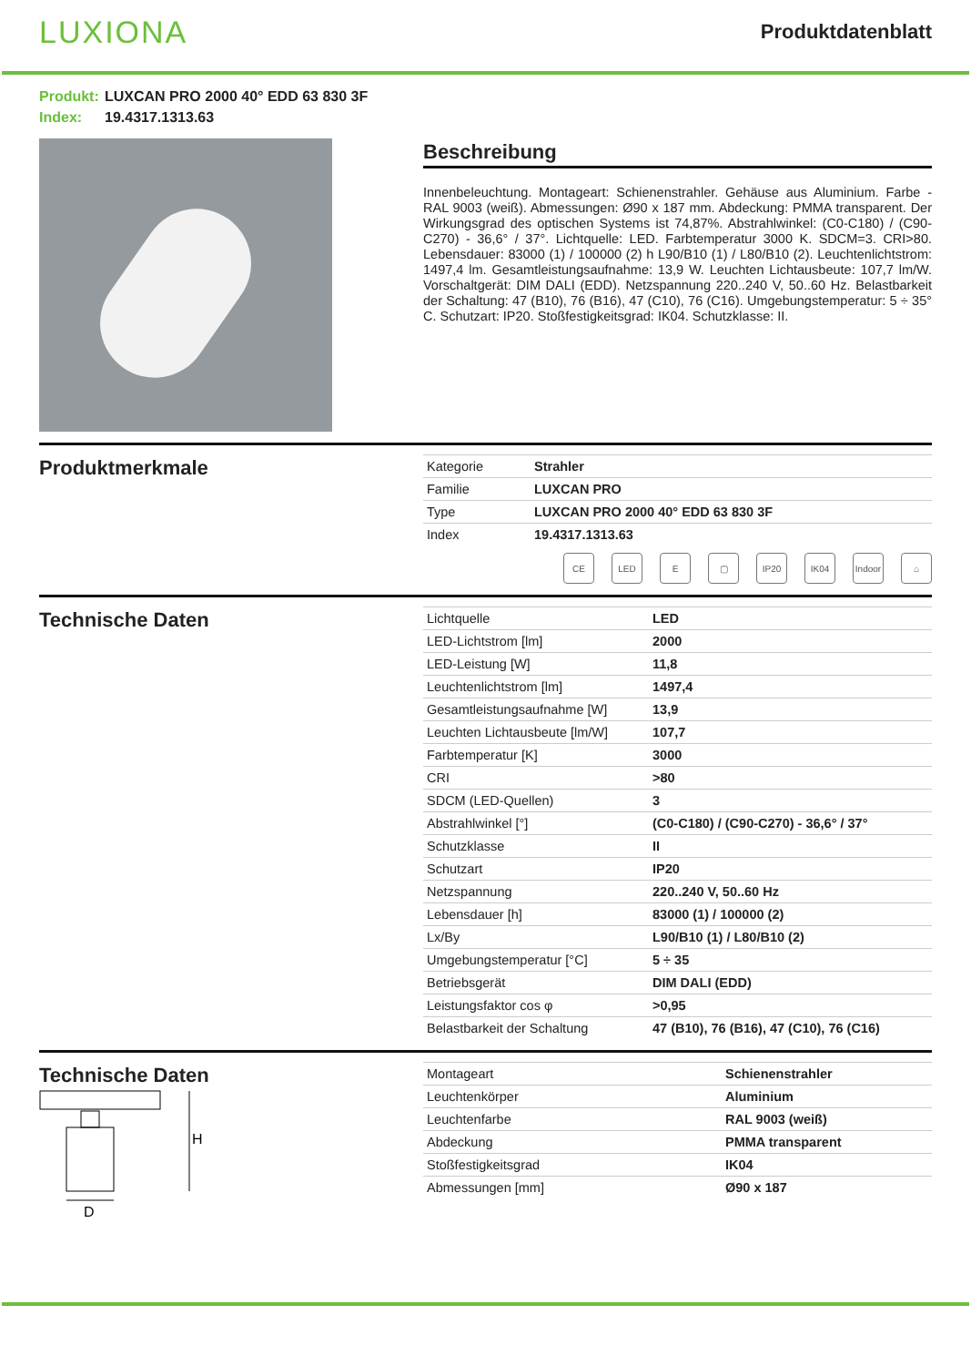LUXIONA
Produktdatenblatt
Produkt: LUXCAN PRO 2000 40° EDD 63 830 3F
Index: 19.4317.1313.63
Beschreibung
Innenbeleuchtung. Montageart: Schienenstrahler. Gehäuse aus Aluminium. Farbe - RAL 9003 (weiß). Abmessungen: Ø90 x 187 mm. Abdeckung: PMMA transparent. Der Wirkungsgrad des optischen Systems ist 74,87%. Abstrahlwinkel: (C0-C180) / (C90-C270) - 36,6° / 37°. Lichtquelle: LED. Farbtemperatur 3000 K. SDCM=3. CRI>80. Lebensdauer: 83000 (1) / 100000 (2) h L90/B10 (1) / L80/B10 (2). Leuchtenlichtstrom: 1497,4 lm. Gesamtleistungsaufnahme: 13,9 W. Leuchten Lichtausbeute: 107,7 lm/W. Vorschaltgerät: DIM DALI (EDD). Netzspannung 220..240 V, 50..60 Hz. Belastbarkeit der Schaltung: 47 (B10), 76 (B16), 47 (C10), 76 (C16). Umgebungstemperatur: 5 ÷ 35° C. Schutzart: IP20. Stoßfestigkeitsgrad: IK04. Schutzklasse: II.
Produktmerkmale
| Kategorie | Strahler |
| Familie | LUXCAN PRO |
| Type | LUXCAN PRO 2000 40° EDD 63 830 3F |
| Index | 19.4317.1313.63 |
CE LED E ▢ IP20 IK04 Indoor
⌂
Technische Daten
| Lichtquelle | LED |
| LED-Lichtstrom [lm] | 2000 |
| LED-Leistung [W] | 11,8 |
| Leuchtenlichtstrom [lm] | 1497,4 |
| Gesamtleistungsaufnahme [W] | 13,9 |
| Leuchten Lichtausbeute [lm/W] | 107,7 |
| Farbtemperatur [K] | 3000 |
| CRI | >80 |
| SDCM (LED-Quellen) | 3 |
| Abstrahlwinkel [°] | (C0-C180) / (C90-C270) - 36,6° / 37° |
| Schutzklasse | II |
| Schutzart | IP20 |
| Netzspannung | 220..240 V, 50..60 Hz |
| Lebensdauer [h] | 83000 (1) / 100000 (2) |
| Lx/By | L90/B10 (1) / L80/B10 (2) |
| Umgebungstemperatur [°C] | 5 ÷ 35 |
| Betriebsgerät | DIM DALI (EDD) |
| Leistungsfaktor cos φ | >0,95 |
| Belastbarkeit der Schaltung | 47 (B10), 76 (B16), 47 (C10), 76 (C16) |
Technische Daten
H
D
| Montageart | Schienenstrahler |
| Leuchtenkörper | Aluminium |
| Leuchtenfarbe | RAL 9003 (weiß) |
| Abdeckung | PMMA transparent |
| Stoßfestigkeitsgrad | IK04 |
| Abmessungen [mm] | Ø90 x 187 |